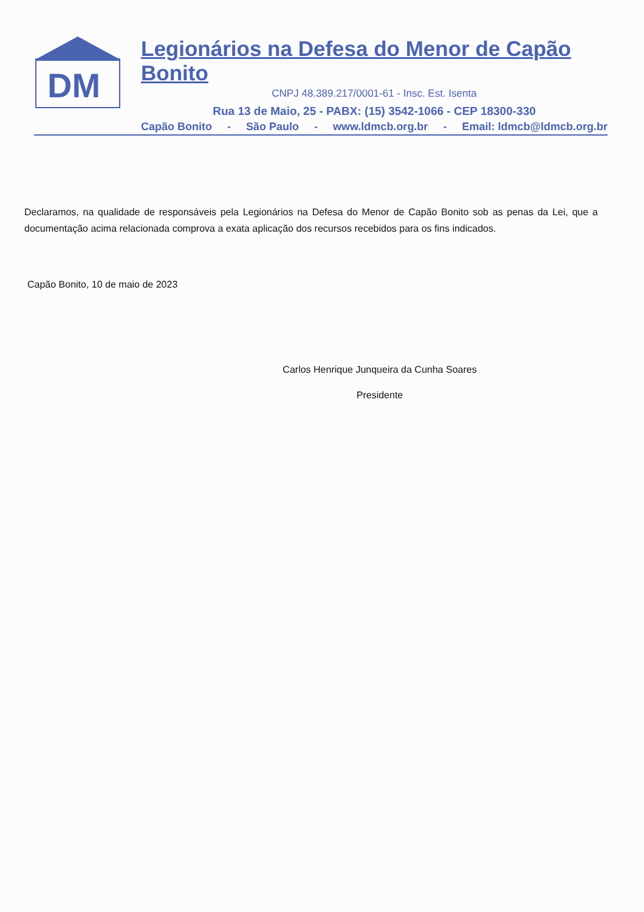DM
Legionários na Defesa do Menor de Capão Bonito
CNPJ 48.389.217/0001-61 - Insc. Est. Isenta
Rua 13 de Maio, 25 - PABX: (15) 3542-1066 - CEP 18300-330
Capão Bonito - São Paulo - www.ldmcb.org.br - Email: ldmcb@ldmcb.org.br
Declaramos, na qualidade de responsáveis pela Legionários na Defesa do Menor de Capão Bonito sob as penas da Lei, que a documentação acima relacionada comprova a exata aplicação dos recursos recebidos para os fins indicados.
Capão Bonito, 10 de maio de 2023
Carlos Henrique Junqueira da Cunha Soares
Presidente